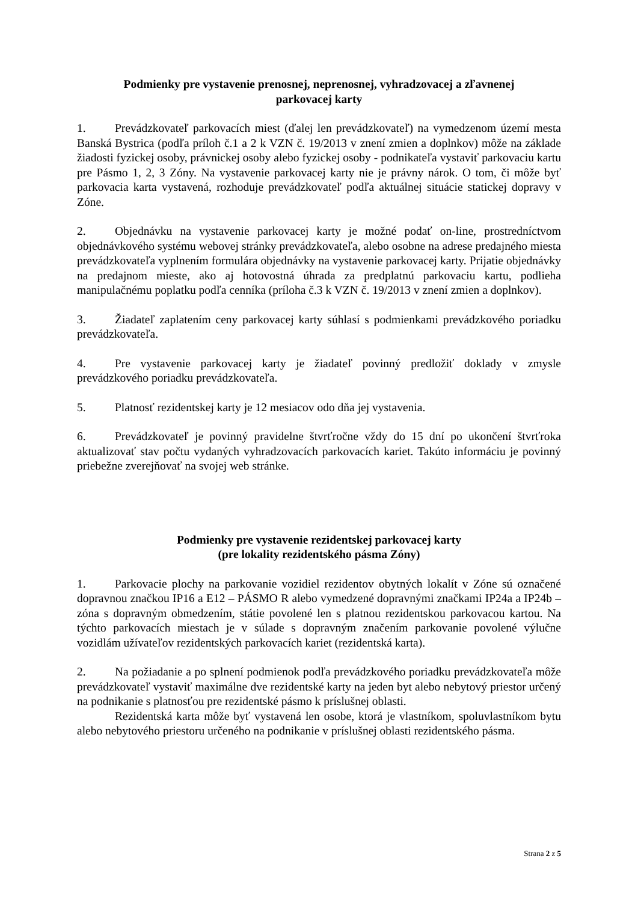Podmienky pre vystavenie prenosnej, neprenosnej, vyhradzovacej a zľavnenej
parkovacej karty
1. Prevádzkovateľ parkovacích miest (ďalej len prevádzkovateľ) na vymedzenom území mesta Banská Bystrica (podľa príloh č.1 a 2 k VZN č. 19/2013 v znení zmien a doplnkov) môže na základe žiadosti fyzickej osoby, právnickej osoby alebo fyzickej osoby - podnikateľa vystaviť parkovaciu kartu pre Pásmo 1, 2, 3 Zóny. Na vystavenie parkovacej karty nie je právny nárok. O tom, či môže byť parkovacia karta vystavená, rozhoduje prevádzkovateľ podľa aktuálnej situácie statickej dopravy v Zóne.
2. Objednávku na vystavenie parkovacej karty je možné podať on-line, prostredníctvom objednávkového systému webovej stránky prevádzkovateľa, alebo osobne na adrese predajného miesta prevádzkovateľa vyplnením formulára objednávky na vystavenie parkovacej karty. Prijatie objednávky na predajnom mieste, ako aj hotovostná úhrada za predplatnú parkovaciu kartu, podlieha manipulačnému poplatku podľa cenníka (príloha č.3 k VZN č. 19/2013 v znení zmien a doplnkov).
3. Žiadateľ zaplatením ceny parkovacej karty súhlasí s podmienkami prevádzkového poriadku prevádzkovateľa.
4. Pre vystavenie parkovacej karty je žiadateľ povinný predložiť doklady v zmysle prevádzkového poriadku prevádzkovateľa.
5. Platnosť rezidentskej karty je 12 mesiacov odo dňa jej vystavenia.
6. Prevádzkovateľ je povinný pravidelne štvrťročne vždy do 15 dní po ukončení štvrťroka aktualizovať stav počtu vydaných vyhradzovacích parkovacích kariet. Takúto informáciu je povinný priebežne zverejňovať na svojej web stránke.
Podmienky pre vystavenie rezidentskej parkovacej karty
(pre lokality rezidentského pásma Zóny)
1. Parkovacie plochy na parkovanie vozidiel rezidentov obytných lokalít v Zóne sú označené dopravnou značkou IP16 a E12 – PÁSMO R alebo vymedzené dopravnými značkami IP24a a IP24b – zóna s dopravným obmedzením, státie povolené len s platnou rezidentskou parkovacou kartou. Na týchto parkovacích miestach je v súlade s dopravným značením parkovanie povolené výlučne vozidlám užívateľov rezidentských parkovacích kariet (rezidentská karta).
2. Na požiadanie a po splnení podmienok podľa prevádzkového poriadku prevádzkovateľa môže prevádzkovateľ vystaviť maximálne dve rezidentské karty na jeden byt alebo nebytový priestor určený na podnikanie s platnosťou pre rezidentské pásmo k príslušnej oblasti.
Rezidentská karta môže byť vystavená len osobe, ktorá je vlastníkom, spoluvlastníkom bytu alebo nebytového priestoru určeného na podnikanie v príslušnej oblasti rezidentského pásma.
Strana 2 z 5